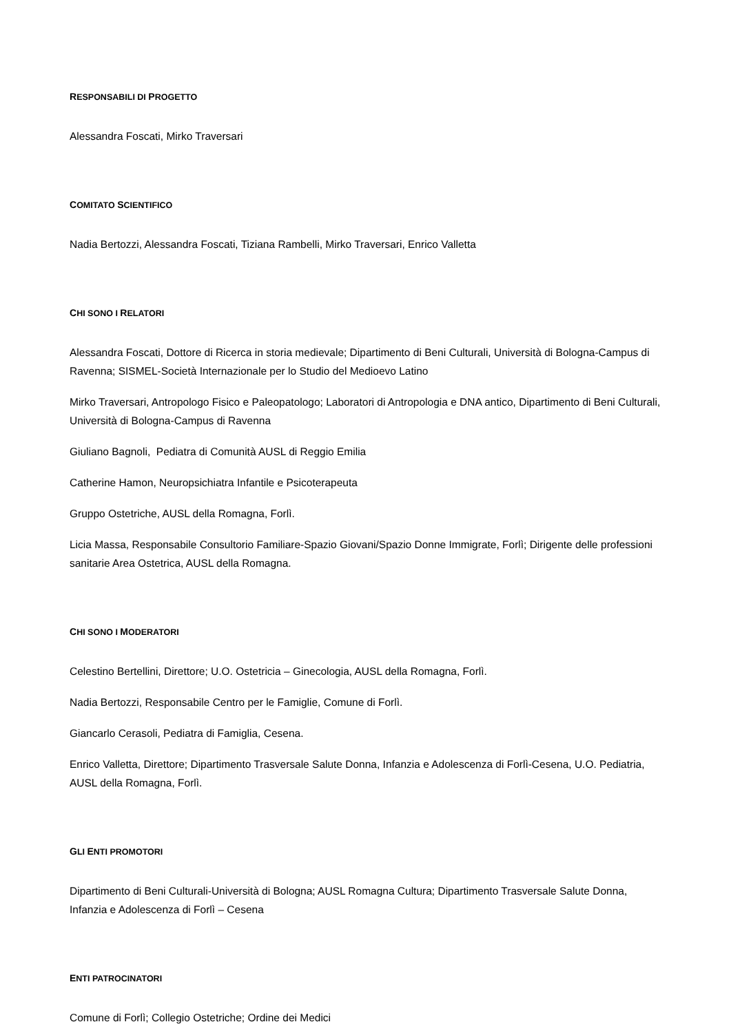RESPONSABILI DI PROGETTO
Alessandra Foscati, Mirko Traversari
COMITATO SCIENTIFICO
Nadia Bertozzi, Alessandra Foscati, Tiziana Rambelli, Mirko Traversari, Enrico Valletta
CHI SONO I RELATORI
Alessandra Foscati, Dottore di Ricerca in storia medievale; Dipartimento di Beni Culturali, Università di Bologna-Campus di Ravenna; SISMEL-Società Internazionale per lo Studio del Medioevo Latino
Mirko Traversari, Antropologo Fisico e Paleopatologo; Laboratori di Antropologia e DNA antico, Dipartimento di Beni Culturali, Università di Bologna-Campus di Ravenna
Giuliano Bagnoli, Pediatra di Comunità AUSL di Reggio Emilia
Catherine Hamon, Neuropsichiatra Infantile e Psicoterapeuta
Gruppo Ostetriche, AUSL della Romagna, Forlì.
Licia Massa, Responsabile Consultorio Familiare-Spazio Giovani/Spazio Donne Immigrate, Forlì; Dirigente delle professioni sanitarie Area Ostetrica, AUSL della Romagna.
CHI SONO I MODERATORI
Celestino Bertellini, Direttore; U.O. Ostetricia – Ginecologia, AUSL della Romagna, Forlì.
Nadia Bertozzi, Responsabile Centro per le Famiglie, Comune di Forlì.
Giancarlo Cerasoli, Pediatra di Famiglia, Cesena.
Enrico Valletta, Direttore; Dipartimento Trasversale Salute Donna, Infanzia e Adolescenza di Forlì-Cesena, U.O. Pediatria, AUSL della Romagna, Forlì.
GLI ENTI PROMOTORI
Dipartimento di Beni Culturali-Università di Bologna; AUSL Romagna Cultura; Dipartimento Trasversale Salute Donna, Infanzia e Adolescenza di Forlì – Cesena
ENTI PATROCINATORI
Comune di Forlì; Collegio Ostetriche; Ordine dei Medici